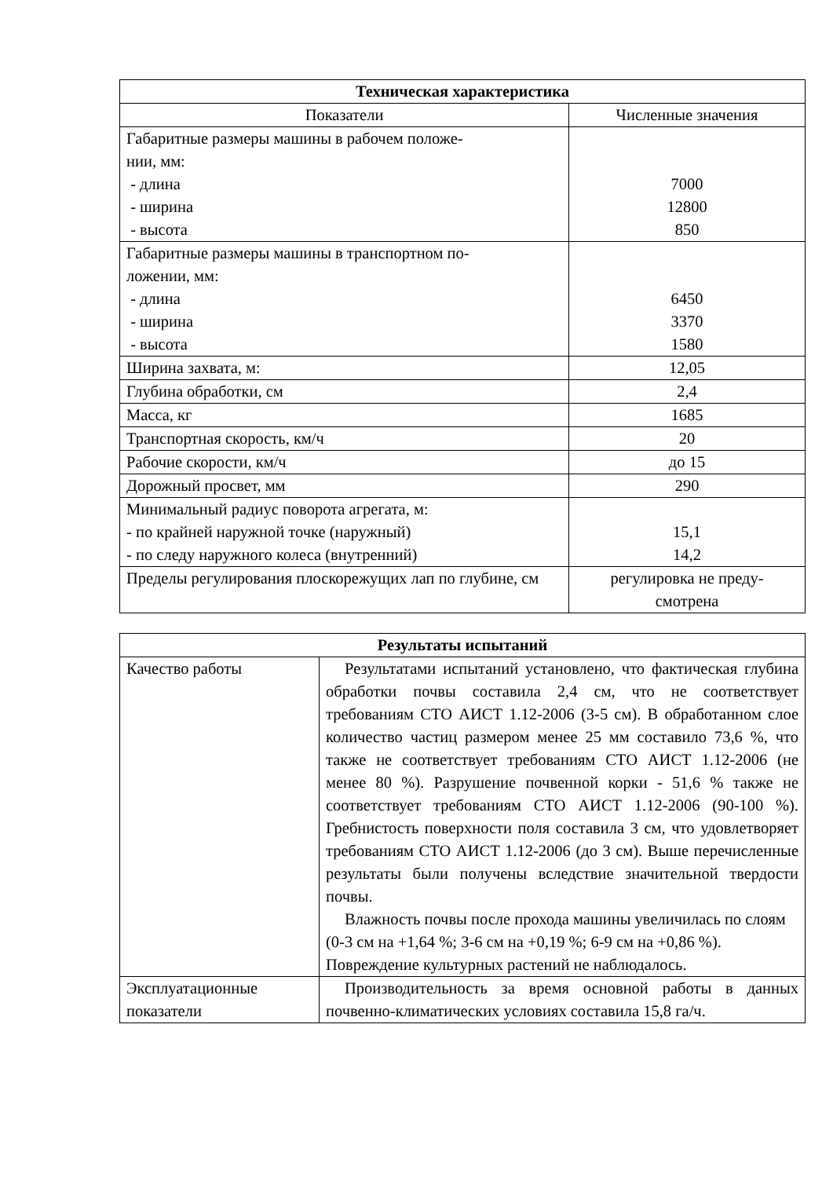| Техническая характеристика | |
| --- | --- |
| Показатели | Численные значения |
| Габаритные размеры машины в рабочем положе- нии, мм: - длина - ширина - высота | 7000 12800 850 |
| Габаритные размеры машины в транспортном по- ложении, мм: - длина - ширина - высота | 6450 3370 1580 |
| Ширина захвата, м: | 12,05 |
| Глубина обработки, см | 2,4 |
| Масса, кг | 1685 |
| Транспортная скорость, км/ч | 20 |
| Рабочие скорости, км/ч | до 15 |
| Дорожный просвет, мм | 290 |
| Минимальный радиус поворота агрегата, м: - по крайней наружной точке (наружный) - по следу наружного колеса (внутренний) | 15,1 14,2 |
| Пределы регулирования плоскорежущих лап по глубине, см | регулировка не преду- смотрена |
| Результаты испытаний | |
| --- | --- |
| Качество работы | Результатами испытаний установлено, что фактическая глубина обработки почвы составила 2,4 см, что не соответствует требованиям СТО АИСТ 1.12-2006 (3-5 см). В обработанном слое количество частиц размером менее 25 мм составило 73,6 %, что также не соответствует требованиям СТО АИСТ 1.12-2006 (не менее 80 %). Разрушение почвенной корки - 51,6 % также не соответствует требованиям СТО АИСТ 1.12-2006 (90-100 %). Гребнистость поверхности поля составила 3 см, что удовлетворяет требованиям СТО АИСТ 1.12-2006 (до 3 см). Выше перечисленные результаты были получены вследствие значительной твердости почвы. Влажность почвы после прохода машины увеличилась по слоям (0-3 см на +1,64 %; 3-6 см на +0,19 %; 6-9 см на +0,86 %). Повреждение культурных растений не наблюдалось. |
| Эксплуатационные показатели | Производительность за время основной работы в данных почвенно-климатических условиях составила 15,8 га/ч. |